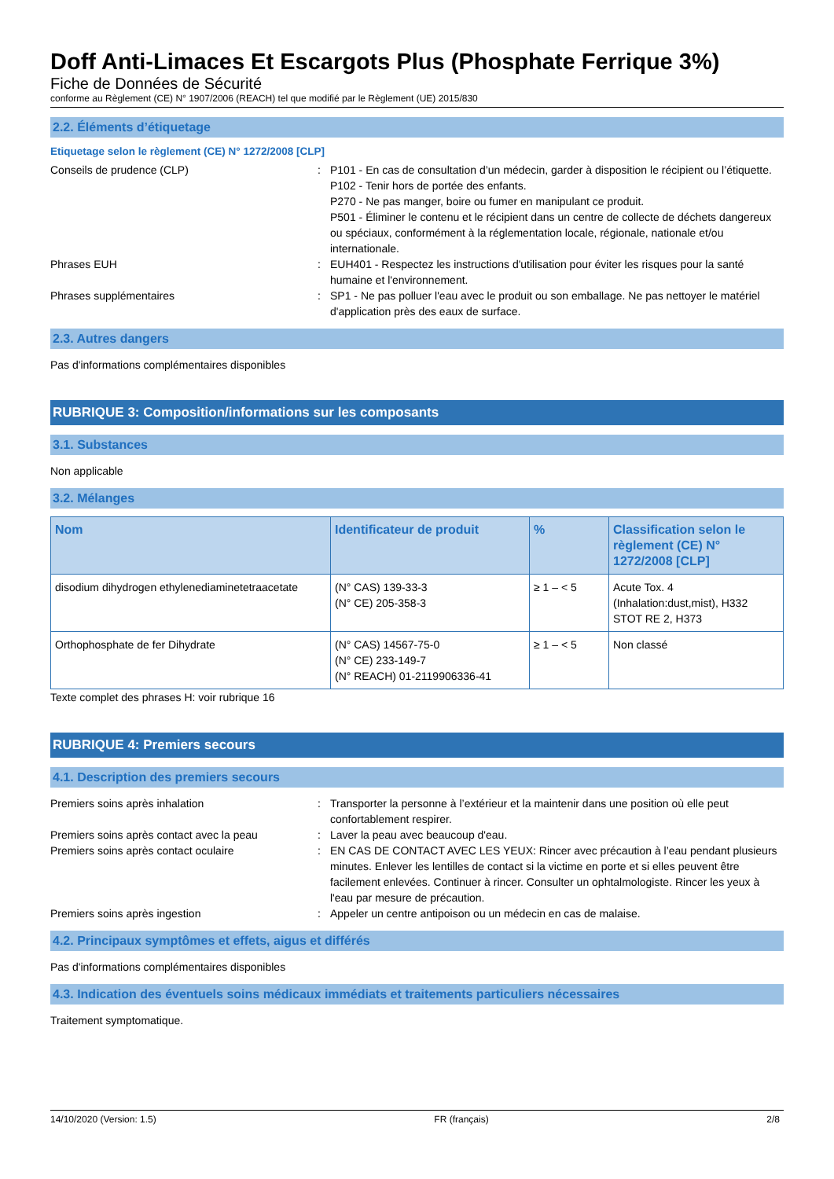Doff Anti-Limaces Et Escargots Plus (Phosphate Ferrique 3%)
Fiche de Données de Sécurité
conforme au Règlement (CE) N° 1907/2006 (REACH) tel que modifié par le Règlement (UE) 2015/830
2.2. Éléments d’étiquetage
Etiquetage selon le règlement (CE) N° 1272/2008 [CLP]
Conseils de prudence (CLP) : P101 - En cas de consultation d’un médecin, garder à disposition le récipient ou l’étiquette.
P102 - Tenir hors de portée des enfants.
P270 - Ne pas manger, boire ou fumer en manipulant ce produit.
P501 - Éliminer le contenu et le récipient dans un centre de collecte de déchets dangereux ou spéciaux, conformément à la réglementation locale, régionale, nationale et/ou internationale.
Phrases EUH : EUH401 - Respectez les instructions d'utilisation pour éviter les risques pour la santé humaine et l'environnement.
Phrases supplémentaires : SP1 - Ne pas polluer l'eau avec le produit ou son emballage. Ne pas nettoyer le matériel d'application près des eaux de surface.
2.3. Autres dangers
Pas d'informations complémentaires disponibles
RUBRIQUE 3: Composition/informations sur les composants
3.1. Substances
Non applicable
3.2. Mélanges
| Nom | Identificateur de produit | % | Classification selon le règlement (CE) N° 1272/2008 [CLP] |
| --- | --- | --- | --- |
| disodium dihydrogen ethylenediaminetetraacetate | (N° CAS) 139-33-3 (N° CE) 205-358-3 | ≥ 1 – < 5 | Acute Tox. 4 (Inhalation:dust,mist), H332 STOT RE 2, H373 |
| Orthophosphate de fer Dihydrate | (N° CAS) 14567-75-0 (N° CE) 233-149-7 (N° REACH) 01-2119906336-41 | ≥ 1 – < 5 | Non classé |
Texte complet des phrases H: voir rubrique 16
RUBRIQUE 4: Premiers secours
4.1. Description des premiers secours
Premiers soins après inhalation : Transporter la personne à l’extérieur et la maintenir dans une position où elle peut confortablement respirer.
Premiers soins après contact avec la peau
: Laver la peau avec beaucoup d'eau.
Premiers soins après contact oculaire : EN CAS DE CONTACT AVEC LES YEUX: Rincer avec précaution à l’eau pendant plusieurs minutes. Enlever les lentilles de contact si la victime en porte et si elles peuvent être facilement enlevées. Continuer à rincer. Consulter un ophtalmologiste. Rincer les yeux à l'eau par mesure de précaution.
Premiers soins après ingestion : Appeler un centre antipoison ou un médecin en cas de malaise.
4.2. Principaux symptômes et effets, aigus et différés
Pas d'informations complémentaires disponibles
4.3. Indication des éventuels soins médicaux immédiats et traitements particuliers nécessaires
Traitement symptomatique.
14/10/2020 (Version: 1.5) FR (français) 2/8